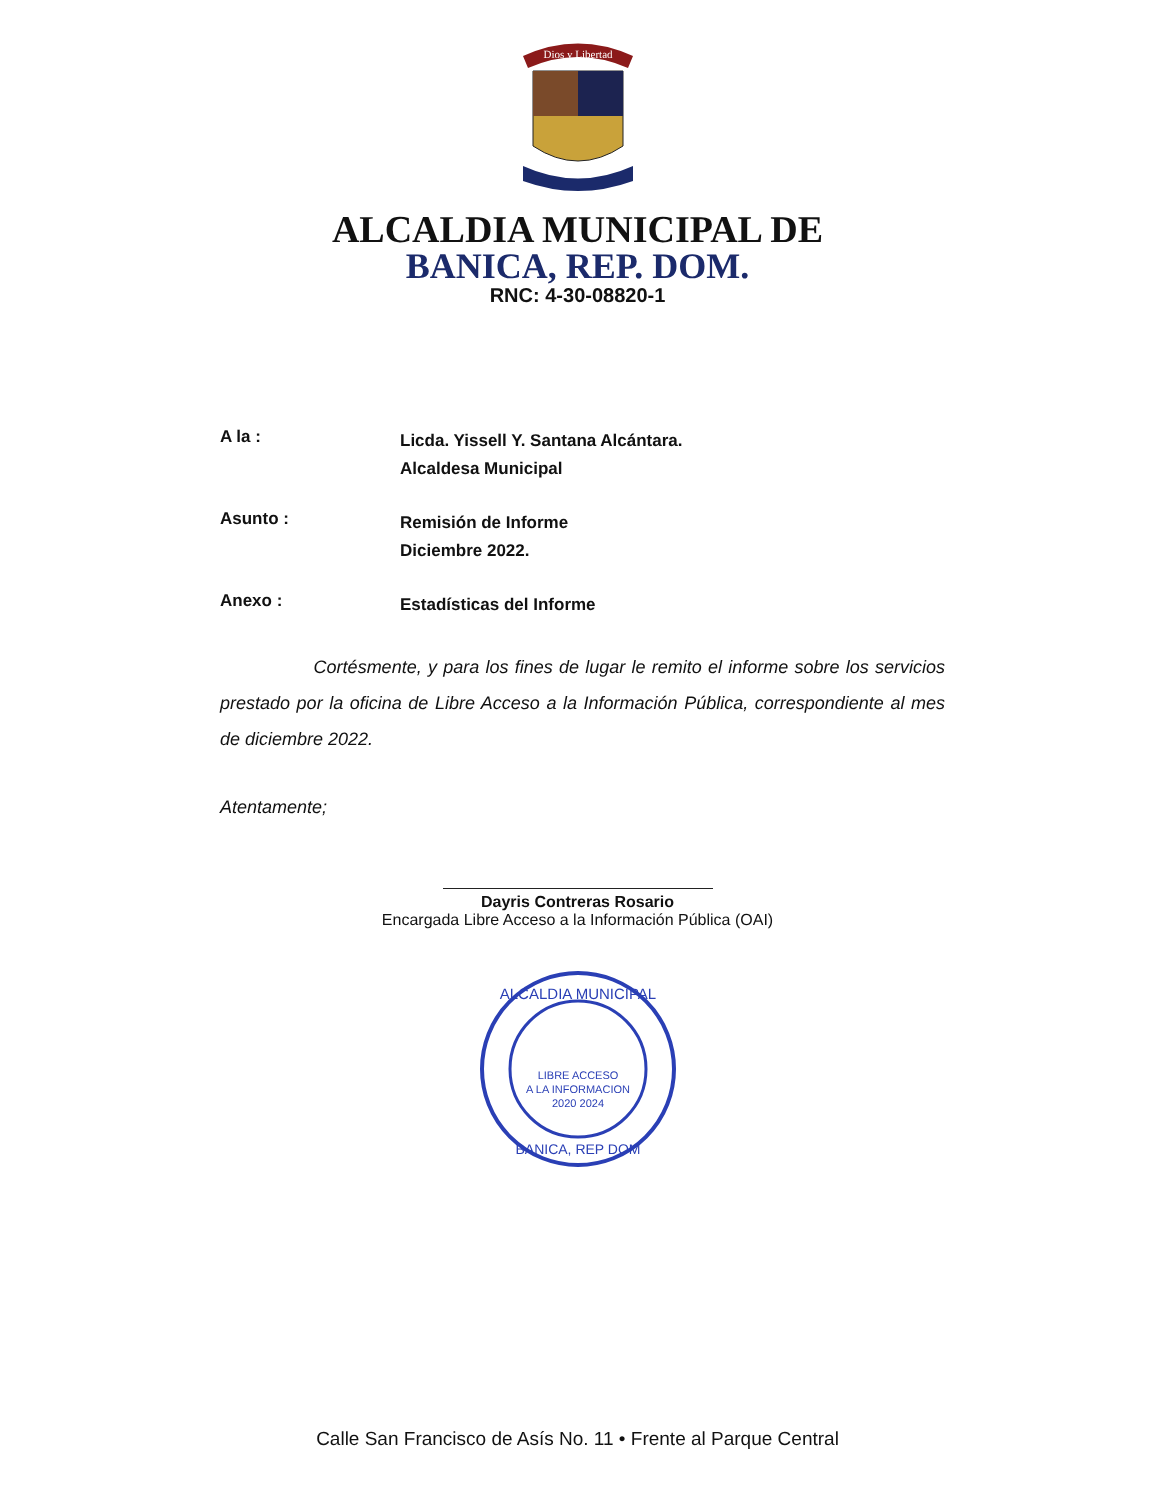Dios y Libertad
ALCALDIA MUNICIPAL DE
BANICA, REP. DOM.
RNC: 4-30-08820-1
A la :
Licda. Yissell Y. Santana Alcántara.
Alcaldesa Municipal
Asunto :
Remisión de Informe
Diciembre 2022.
Anexo :
Estadísticas del Informe
Cortésmente, y para los fines de lugar le remito el informe sobre los servicios prestado por la oficina de Libre Acceso a la Información Pública, correspondiente al mes de diciembre 2022.
Atentamente;
Dayris Contreras Rosario
Encargada Libre Acceso a la Información Pública (OAI)
ALCALDIA MUNICIPAL
LIBRE ACCESO
A LA INFORMACION
2020 2024
BANICA, REP DOM
Calle San Francisco de Asís No. 11 • Frente al Parque Central